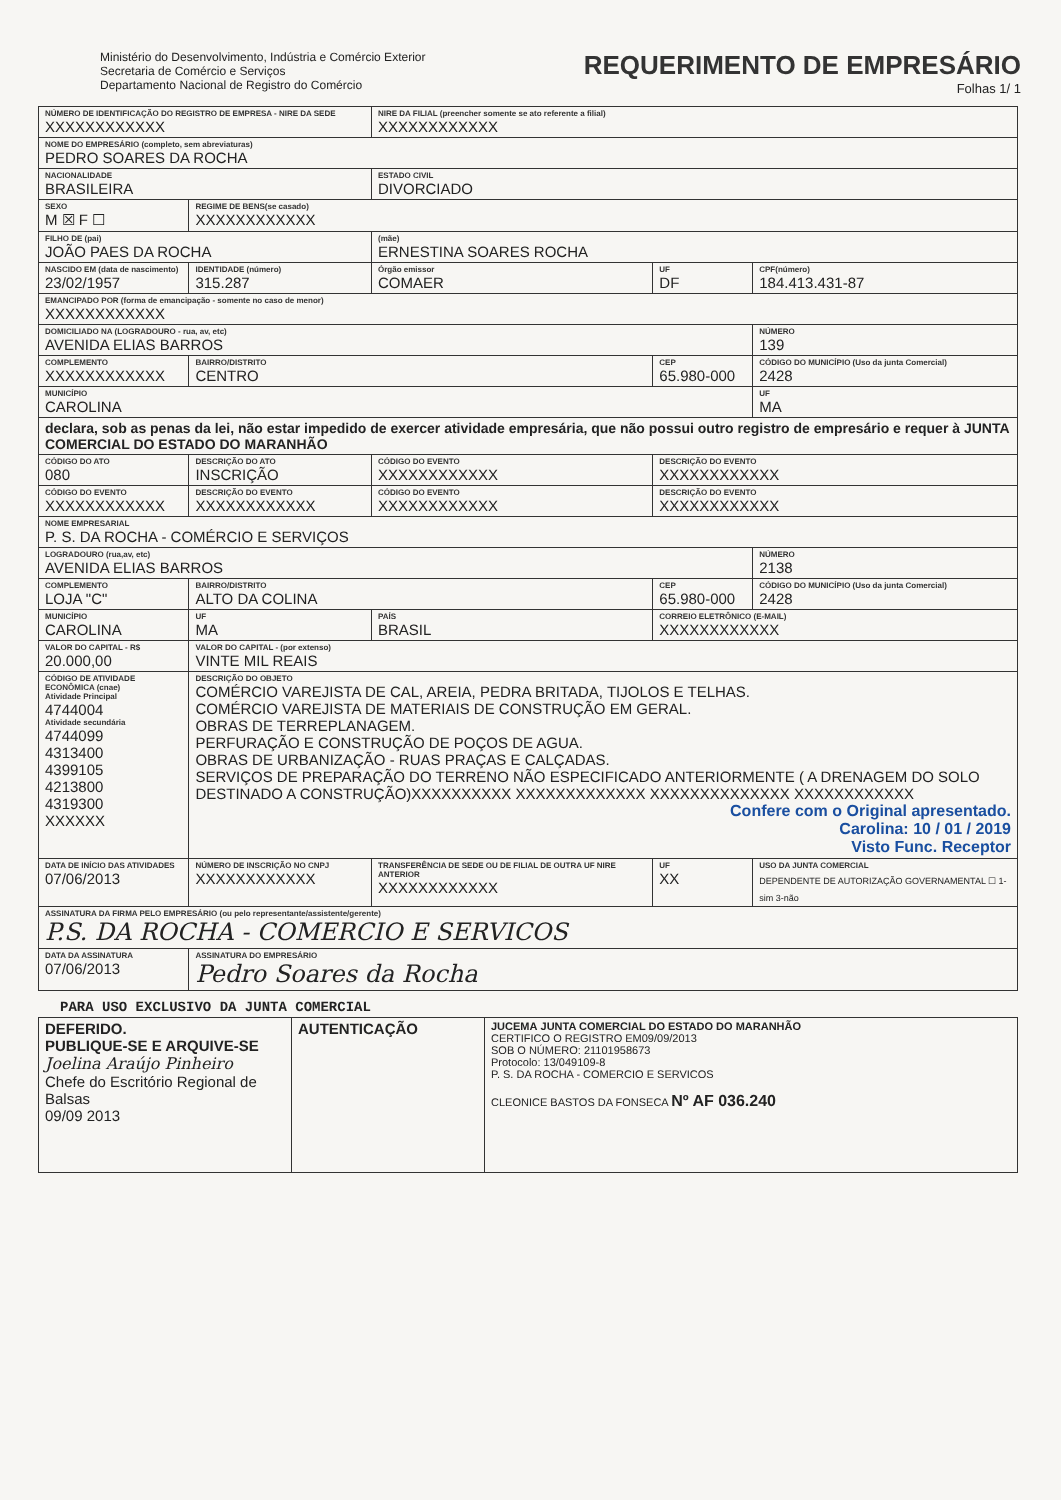Ministério do Desenvolvimento, Indústria e Comércio Exterior
Secretaria de Comércio e Serviços
Departamento Nacional de Registro do Comércio
REQUERIMENTO DE EMPRESÁRIO
Folhas 1/ 1
| NÚMERO DE IDENTIFICAÇÃO DO REGISTRO DE EMPRESA - NIRE DA SEDE XXXXXXXXXXXX | | | | NIRE DA FILIAL (preencher somente se ato referente a filial) XXXXXXXXXXXX | | | |
| NOME DO EMPRESÁRIO (completo, sem abreviaturas) PEDRO SOARES DA ROCHA | | | | | | | |
| NACIONALIDADE BRASILEIRA | | | | ESTADO CIVIL DIVORCIADO | | | |
| SEXO M ☒ F ☐ | REGIME DE BENS(se casado) XXXXXXXXXXXX | | | | | | |
| FILHO DE (pai) JOÃO PAES DA ROCHA | | | | (mãe) ERNESTINA SOARES ROCHA | | | |
| NASCIDO EM (data de nascimento) 23/02/1957 | | IDENTIDADE (número) 315.287 | | Órgão emissor COMAER | | UF DF | CPF(número) 184.413.431-87 |
| EMANCIPADO POR (forma de emancipação - somente no caso de menor) XXXXXXXXXXXX | | | | | | | |
| DOMICILIADO NA (LOGRADOURO - rua, av, etc) AVENIDA ELIAS BARROS | | | | | | | NÚMERO 139 |
| COMPLEMENTO XXXXXXXXXXXX | | BAIRRO/DISTRITO CENTRO | | | CEP 65.980-000 | | CÓDIGO DO MUNICÍPIO (Uso da junta Comercial) 2428 |
| MUNICÍPIO CAROLINA | | | | | | | UF MA |
| declara, sob as penas da lei, não estar impedido de exercer atividade empresária, que não possui outro registro de empresário e requer à JUNTA COMERCIAL DO ESTADO DO MARANHÃO | | | | | | | |
| CÓDIGO DO ATO 080 | DESCRIÇÃO DO ATO INSCRIÇÃO | | | CÓDIGO DO EVENTO XXXXXXXXXXXX | | DESCRIÇÃO DO EVENTO XXXXXXXXXXXX | |
| CÓDIGO DO EVENTO XXXXXXXXXXXX | DESCRIÇÃO DO EVENTO XXXXXXXXXXXX | | | CÓDIGO DO EVENTO XXXXXXXXXXXX | | DESCRIÇÃO DO EVENTO XXXXXXXXXXXX | |
| NOME EMPRESARIAL P. S. DA ROCHA - COMÉRCIO E SERVIÇOS | | | | | | | |
| LOGRADOURO (rua,av, etc) AVENIDA ELIAS BARROS | | | | | | | NÚMERO 2138 |
| COMPLEMENTO LOJA "C" | | BAIRRO/DISTRITO ALTO DA COLINA | | | CEP 65.980-000 | | CÓDIGO DO MUNICÍPIO (Uso da junta Comercial) 2428 |
| MUNICÍPIO CAROLINA | | | UF MA | PAÍS BRASIL | CORREIO ELETRÔNICO (E-MAIL) XXXXXXXXXXXX | | |
| VALOR DO CAPITAL - R$ 20.000,00 | | VALOR DO CAPITAL - (por extenso) VINTE MIL REAIS | | | | | |
| CÓDIGO DE ATIVIDADE ECONÔMICA (cnae) Atividade Principal 4744004 Atividade secundária 4744099 4313400 4399105 4213800 4319300 XXXXXX | DESCRIÇÃO DO OBJETO COMÉRCIO VAREJISTA DE CAL, AREIA, PEDRA BRITADA, TIJOLOS E TELHAS. COMÉRCIO VAREJISTA DE MATERIAIS DE CONSTRUÇÃO EM GERAL. OBRAS DE TERREPLANAGEM. PERFURAÇÃO E CONSTRUÇÃO DE POÇOS DE AGUA. OBRAS DE URBANIZAÇÃO - RUAS PRAÇAS E CALÇADAS. SERVIÇOS DE PREPARAÇÃO DO TERRENO NÃO ESPECIFICADO ANTERIORMENTE ( A DRENAGEM DO SOLO DESTINADO A CONSTRUÇÃO)XXXXXXXXXX XXXXXXXXXXXXX XXXXXXXXXXXXXX XXXXXXXXXXXX Confere com o Original apresentado. Carolina: 10 / 01 / 2019 Visto Func. Receptor | | | | | | |
| DATA DE INÍCIO DAS ATIVIDADES 07/06/2013 | | NÚMERO DE INSCRIÇÃO NO CNPJ XXXXXXXXXXXX | | TRANSFERÊNCIA DE SEDE OU DE FILIAL DE OUTRA UF NIRE ANTERIOR XXXXXXXXXXXX | | UF XX | USO DA JUNTA COMERCIAL DEPENDENTE DE AUTORIZAÇÃO GOVERNAMENTAL ☐ 1-sim 3-não |
| ASSINATURA DA FIRMA PELO EMPRESÁRIO (ou pelo representante/assistente/gerente) P.S. DA ROCHA - COMERCIO E SERVICOS | | | | | | | |
| DATA DA ASSINATURA 07/06/2013 | | ASSINATURA DO EMPRESÁRIO Pedro Soares da Rocha | | | | | |
PARA USO EXCLUSIVO DA JUNTA COMERCIAL
| DEFERIDO. PUBLIQUE-SE E ARQUIVE-SE Joelina Araújo Pinheiro Chefe do Escritório Regional de Balsas 09/09 2013 | AUTENTICAÇÃO | JUCEMA JUNTA COMERCIAL DO ESTADO DO MARANHÃO CERTIFICO O REGISTRO EM09/09/2013 SOB O NÚMERO: 21101958673 Protocolo: 13/049109-8 P. S. DA ROCHA - COMERCIO E SERVICOS CLEONICE BASTOS DA FONSECA Nº AF 036.240 |